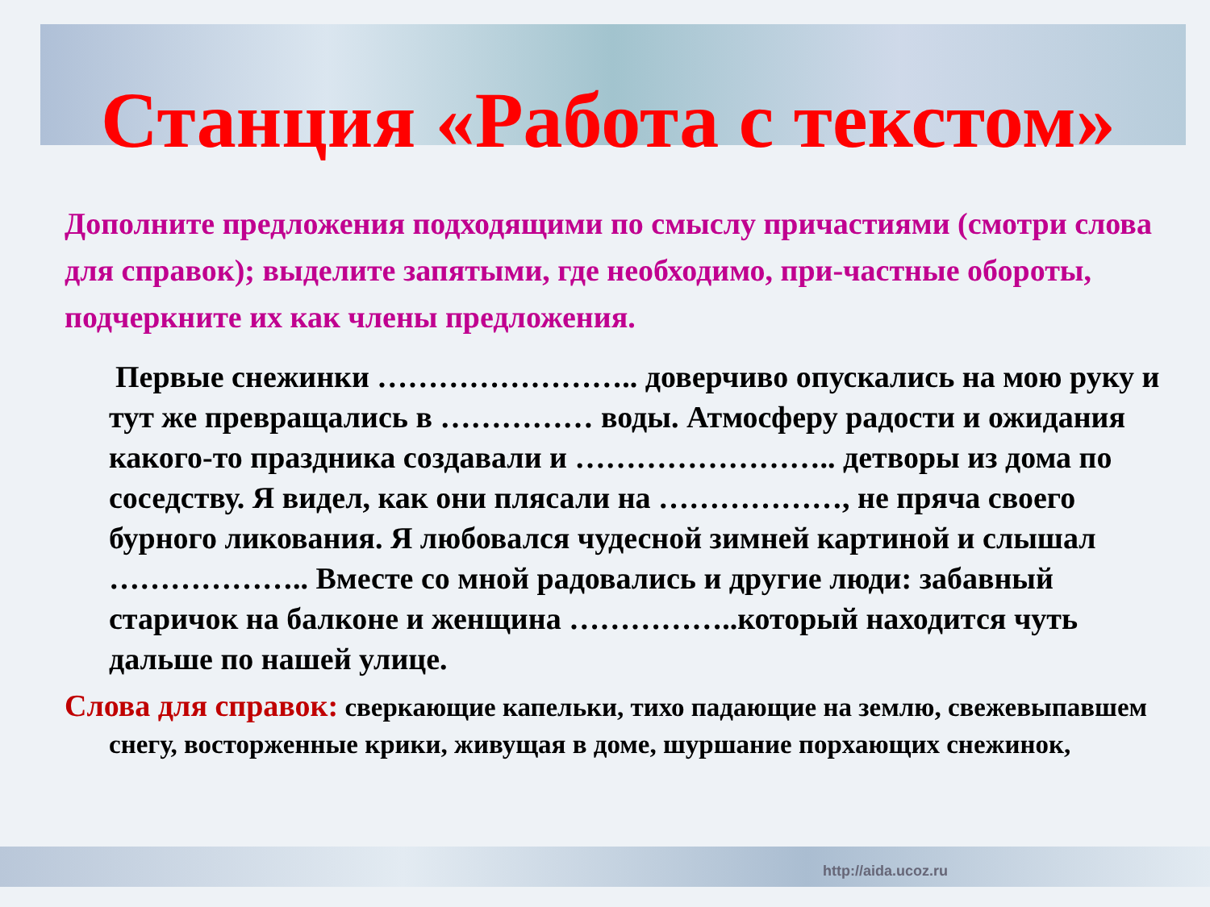Станция «Работа с текстом»
Дополните предложения подходящими по смыслу причастиями (смотри слова для справок); выделите запятыми, где необходимо, при-частные обороты, подчеркните их как члены предложения.
Первые снежинки …………………….. доверчиво опускались на мою руку и тут же превращались в …………… воды. Атмосферу радости и ожидания какого-то праздника создавали и …………………….. детворы из дома по соседству. Я видел, как они плясали на ………………, не пряча своего бурного ликования. Я любовался чудесной зимней картиной и слышал ……………….. Вместе со мной радовались и другие люди: забавный старичок на балконе и женщина ……………..который находится чуть дальше по нашей улице.
Слова для справок: сверкающие капельки, тихо падающие на землю, свежевыпавшем снегу, восторженные крики, живущая в доме, шуршание порхающих снежинок,
http://aida.ucoz.ru